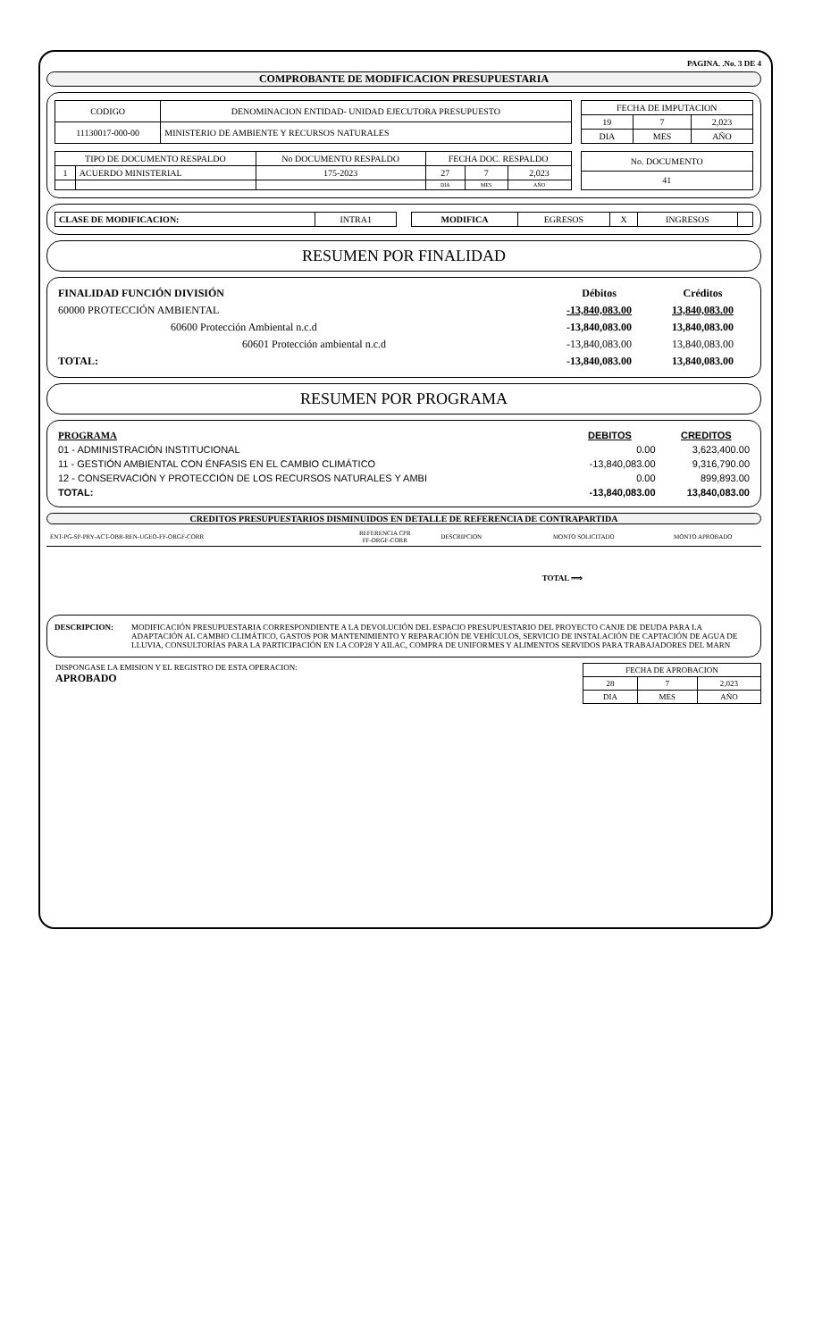PAGINA. .No. 3 DE 4
COMPROBANTE DE MODIFICACION PRESUPUESTARIA
| CODIGO | DENOMINACION ENTIDAD- UNIDAD EJECUTORA PRESUPUESTO |
| --- | --- |
| 11130017-000-00 | MINISTERIO DE AMBIENTE Y RECURSOS NATURALES |
| FECHA DE IMPUTACION | | |
| --- | --- | --- |
| 19 | 7 | 2,023 |
| DIA | MES | AÑO |
| TIPO DE DOCUMENTO RESPALDO | | No DOCUMENTO RESPALDO | FECHA DOC. RESPALDO | | |
| --- | --- | --- | --- | --- | --- |
| 1 | ACUERDO MINISTERIAL | 175-2023 | 27 | 7 | 2,023 |
| | | | DIA | MES | AÑO |
| No. DOCUMENTO |
| --- |
| 41 |
| CLASE DE MODIFICACION: | INTRA1 |
| MODIFICA | EGRESOS | X | INGRESOS | |
RESUMEN POR FINALIDAD
| FINALIDAD FUNCIÓN DIVISIÓN | Débitos | Créditos |
| --- | --- | --- |
| 60000 PROTECCIÓN AMBIENTAL | -13,840,083.00 | 13,840,083.00 |
| 60600 Protección Ambiental n.c.d | -13,840,083.00 | 13,840,083.00 |
| 60601 Protección ambiental n.c.d | -13,840,083.00 | 13,840,083.00 |
| TOTAL: | -13,840,083.00 | 13,840,083.00 |
RESUMEN POR PROGRAMA
| PROGRAMA | DEBITOS | CREDITOS |
| --- | --- | --- |
| 01 - ADMINISTRACIÓN INSTITUCIONAL | 0.00 | 3,623,400.00 |
| 11 - GESTIÓN AMBIENTAL CON ÉNFASIS EN EL CAMBIO CLIMÁTICO | -13,840,083.00 | 9,316,790.00 |
| 12 - CONSERVACIÓN Y PROTECCIÓN DE LOS RECURSOS NATURALES Y AMBI | 0.00 | 899,893.00 |
| TOTAL: | -13,840,083.00 | 13,840,083.00 |
CREDITOS PRESUPUESTARIOS DISMINUIDOS EN DETALLE DE REFERENCIA DE CONTRAPARTIDA
| ENT-PG-SP-PRY-ACT-OBR-REN-UGEO-FF-ORGF-CORR | REFERENCIA CPR FF-ORGF-CORR | DESCRIPCION | MONTO SOLICITADO | MONTO APROBADO |
TOTAL ⟹
DESCRIPCION: MODIFICACIÓN PRESUPUESTARIA CORRESPONDIENTE A LA DEVOLUCIÓN DEL ESPACIO PRESUPUESTARIO DEL PROYECTO CANJE DE DEUDA PARA LA ADAPTACIÓN AL CAMBIO CLIMÁTICO, GASTOS POR MANTENIMIENTO Y REPARACIÓN DE VEHÍCULOS, SERVICIO DE INSTALACIÓN DE CAPTACIÓN DE AGUA DE LLUVIA, CONSULTORÍAS PARA LA PARTICIPACIÓN EN LA COP28 Y AILAC, COMPRA DE UNIFORMES Y ALIMENTOS SERVIDOS PARA TRABAJADORES DEL MARN
DISPONGASE LA EMISION Y EL REGISTRO DE ESTA OPERACION:
APROBADO
| FECHA DE APROBACION | | |
| --- | --- | --- |
| 28 | 7 | 2,023 |
| DIA | MES | AÑO |